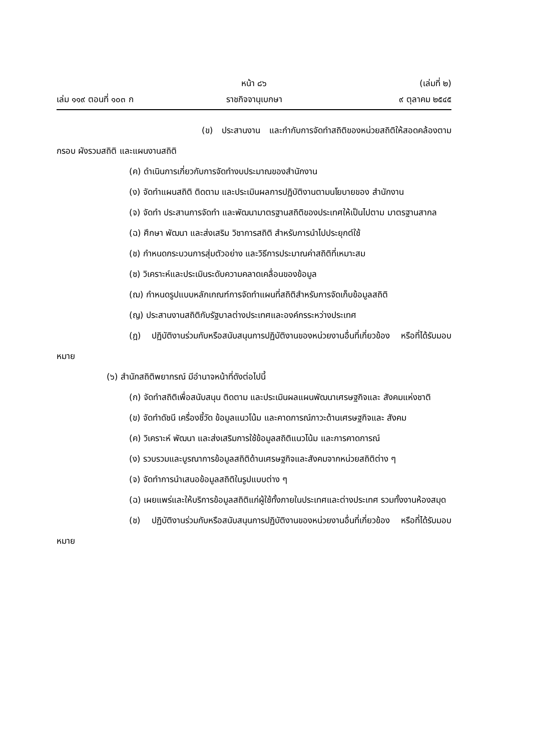หน้า ๘๖ (เล่มที่ ๒)
เล่ม ๑๑๙ ตอนที่ ๑๐๓ ก ราชกิจจานุเบกษา ๙ ตุลาคม ๒๕๔๕
(ข) ประสานงาน และกำกับการจัดทำสถิติของหน่วยสถิติให้สอดคล้องตามกรอบ ผังรวมสถิติ และแผนงานสถิติ
(ค) ดำเนินการเกี่ยวกับการจัดทำงบประมาณของสำนักงาน
(ง) จัดทำแผนสถิติ ติดตาม และประเมินผลการปฏิบัติงานตามนโยบายของ สำนักงาน
(จ) จัดทำ ประสานการจัดทำ และพัฒนามาตรฐานสถิติของประเทศให้เป็นไปตาม มาตรฐานสากล
(ฉ) ศึกษา พัฒนา และส่งเสริม วิชาการสถิติ สำหรับการนำไปประยุกต์ใช้
(ช) กำหนดกระบวนการสุ่มตัวอย่าง และวิธีการประมาณค่าสถิติที่เหมาะสม
(ซ) วิเคราะห์และประเมินระดับความคลาดเคลื่อนของข้อมูล
(ฌ) กำหนดรูปแบบหลักเกณฑ์การจัดทำแผนที่สถิติสำหรับการจัดเก็บข้อมูลสถิติ
(ญ) ประสานงานสถิติกับรัฐบาลต่างประเทศและองค์กรระหว่างประเทศ
(ฎ) ปฏิบัติงานร่วมกับหรือสนับสนุนการปฏิบัติงานของหน่วยงานอื่นที่เกี่ยวข้อง หรือที่ได้รับมอบหมาย
(๖) สำนักสถิติพยากรณ์ มีอำนาจหน้าที่ดังต่อไปนี้
(ก) จัดทำสถิติเพื่อสนับสนุน ติดตาม และประเมินผลแผนพัฒนาเศรษฐกิจและ สังคมแห่งชาติ
(ข) จัดทำดัชนี เครื่องชี้วัด ข้อมูลแนวโน้ม และคาดการณ์ภาวะด้านเศรษฐกิจและ สังคม
(ค) วิเคราะห์ พัฒนา และส่งเสริมการใช้ข้อมูลสถิติแนวโน้ม และการคาดการณ์
(ง) รวบรวมและบูรณาการข้อมูลสถิติด้านเศรษฐกิจและสังคมจากหน่วยสถิติต่าง ๆ
(จ) จัดทำการนำเสนอข้อมูลสถิติในรูปแบบต่าง ๆ
(ฉ) เผยแพร่และให้บริการข้อมูลสถิติแก่ผู้ใช้ทั้งภายในประเทศและต่างประเทศ รวมทั้งงานห้องสมุด
(ช) ปฏิบัติงานร่วมกับหรือสนับสนุนการปฏิบัติงานของหน่วยงานอื่นที่เกี่ยวข้อง หรือที่ได้รับมอบหมาย